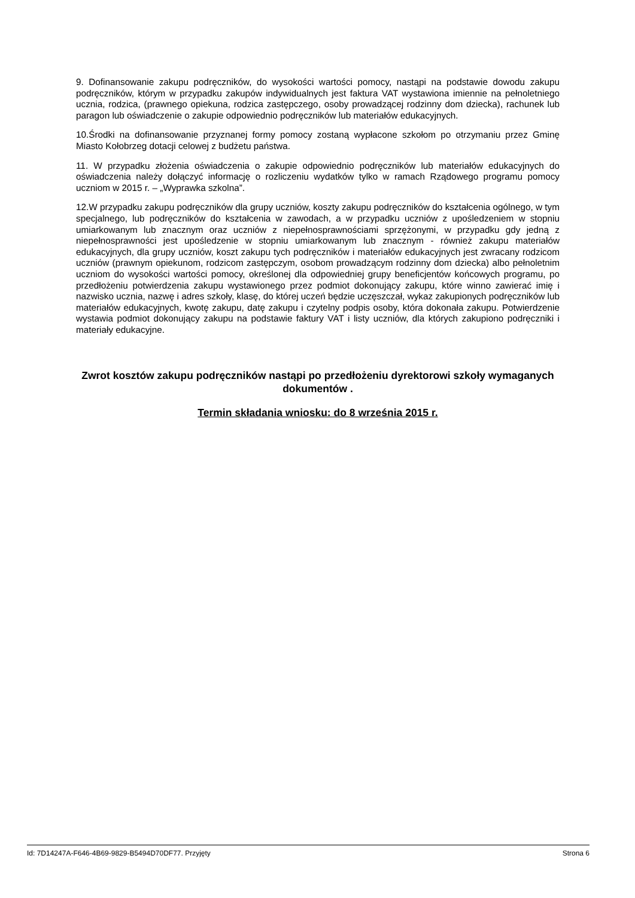9. Dofinansowanie zakupu podręczników, do wysokości wartości pomocy, nastąpi na podstawie dowodu zakupu podręczników, którym w przypadku zakupów indywidualnych jest faktura VAT wystawiona imiennie na pełnoletniego ucznia, rodzica, (prawnego opiekuna, rodzica zastępczego, osoby prowadzącej rodzinny dom dziecka), rachunek lub paragon lub oświadczenie o zakupie odpowiednio podręczników lub materiałów edukacyjnych.
10.Środki na dofinansowanie przyznanej formy pomocy zostaną wypłacone szkołom po otrzymaniu przez Gminę Miasto Kołobrzeg dotacji celowej z budżetu państwa.
11. W przypadku złożenia oświadczenia o zakupie odpowiednio podręczników lub materiałów edukacyjnych do oświadczenia należy dołączyć informację o rozliczeniu wydatków tylko w ramach Rządowego programu pomocy uczniom w 2015 r. – „Wyprawka szkolna”.
12.W przypadku zakupu podręczników dla grupy uczniów, koszty zakupu podręczników do kształcenia ogólnego, w tym specjalnego, lub podręczników do kształcenia w zawodach, a w przypadku uczniów z upośledzeniem w stopniu umiarkowanym lub znacznym oraz uczniów z niepełnosprawnościami sprzężonymi, w przypadku gdy jedną z niepełnosprawności jest upośledzenie w stopniu umiarkowanym lub znacznym - również zakupu materiałów edukacyjnych, dla grupy uczniów, koszt zakupu tych podręczników i materiałów edukacyjnych jest zwracany rodzicom uczniów (prawnym opiekunom, rodzicom zastępczym, osobom prowadzącym rodzinny dom dziecka) albo pełnoletnim uczniom do wysokości wartości pomocy, określonej dla odpowiedniej grupy beneficjentów końcowych programu, po przedłożeniu potwierdzenia zakupu wystawionego przez podmiot dokonujący zakupu, które winno zawierać imię i nazwisko ucznia, nazwę i adres szkoły, klasę, do której uczeń będzie uczęszczał, wykaz zakupionych podręczników lub materiałów edukacyjnych, kwotę zakupu, datę zakupu i czytelny podpis osoby, która dokonała zakupu. Potwierdzenie wystawia podmiot dokonujący zakupu na podstawie faktury VAT i listy uczniów, dla których zakupiono podręczniki i materiały edukacyjne.
Zwrot kosztów zakupu podręczników nastąpi po przedłożeniu dyrektorowi szkoły wymaganych dokumentów .
Termin składania wniosku: do 8 września 2015 r.
Id: 7D14247A-F646-4B69-9829-B5494D70DF77. Przyjęty Strona 6